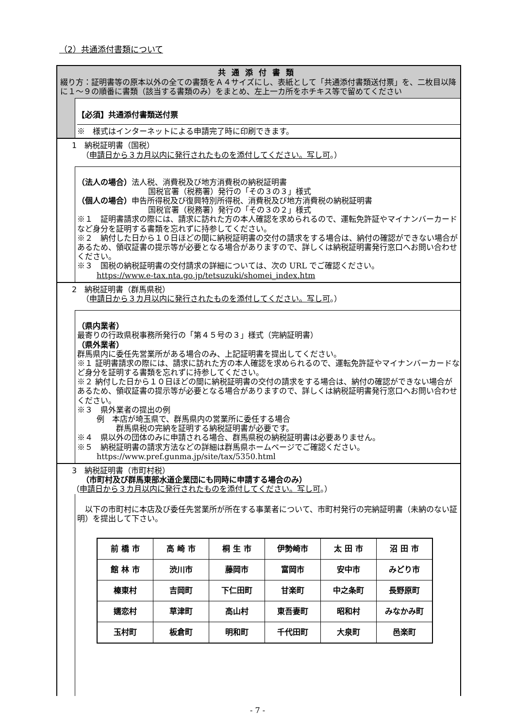（2）共通添付書類について
共通添付書類
綴り方：証明書等の原本以外の全ての書類をＡ４サイズにし、表紙として「共通添付書類送付票」を、二枚目以降に１～９の順番に書類（該当する書類のみ）をまとめ、左上一カ所をホチキス等で留めてください
【必須】共通添付書類送付票
※　様式はインターネットによる申請完了時に印刷できます。
1　納税証明書（国税）
（申請日から３カ月以内に発行されたものを添付してください。写し可。）
（法人の場合）法人税、消費税及び地方消費税の納税証明書
国税官署（税務署）発行の「その３の３」様式
（個人の場合）申告所得税及び復興特別所得税、消費税及び地方消費税の納税証明書
国税官署（税務署）発行の「その３の２」様式
※１　証明書請求の際には、請求に訪れた方の本人確認を求められるので、運転免許証やマイナンバーカードなど身分を証明する書類を忘れずに持参してください。
※２　納付した日から１０日ほどの間に納税証明書の交付の請求をする場合は、納付の確認ができない場合があるため、領収証書の提示等が必要となる場合がありますので、詳しくは納税証明書発行窓口へお問い合わせください。
※３　国税の納税証明書の交付請求の詳細については、次の URL でご確認ください。
https://www.e-tax.nta.go.jp/tetsuzuki/shomei_index.htm
2　納税証明書（群馬県税）
（申請日から３カ月以内に発行されたものを添付してください。写し可。）
（県内業者）
最寄りの行政県税事務所発行の「第４５号の３」様式（完納証明書）
（県外業者）
群馬県内に委任先営業所がある場合のみ、上記証明書を提出してください。
※１ 証明書請求の際には、請求に訪れた方の本人確認を求められるので、運転免許証やマイナンバーカードなど身分を証明する書類を忘れずに持参してください。
※２ 納付した日から１０日ほどの間に納税証明書の交付の請求をする場合は、納付の確認ができない場合があるため、領収証書の提示等が必要となる場合がありますので、詳しくは納税証明書発行窓口へお問い合わせください。
※３　県外業者の提出の例
例　本店が埼玉県で、群馬県内の営業所に委任する場合
群馬県税の完納を証明する納税証明書が必要です。
※４　県以外の団体のみに申請される場合、群馬県税の納税証明書は必要ありません。
※５　納税証明書の請求方法などの詳細は群馬県ホームページでご確認ください。
https://www.pref.gunma.jp/site/tax/5350.html
3　納税証明書（市町村税）
（市町村及び群馬東部水道企業団にも同時に申請する場合のみ）
（申請日から３カ月以内に発行されたものを添付してください。写し可。）
　以下の市町村に本店及び委任先営業所が所在する事業者について、市町村発行の完納証明書（未納のない証明）を提出して下さい。
| 前 橋 市 | 高 崎 市 | 桐 生 市 | 伊勢崎市 | 太 田 市 | 沼 田 市 |
| 館 林 市 | 渋川市 | 藤岡市 | 富岡市 | 安中市 | みどり市 |
| 榛東村 | 吉岡町 | 下仁田町 | 甘楽町 | 中之条町 | 長野原町 |
| 嬬恋村 | 草津町 | 高山村 | 東吾妻町 | 昭和村 | みなかみ町 |
| 玉村町 | 板倉町 | 明和町 | 千代田町 | 大泉町 | 邑楽町 |
- 7 -